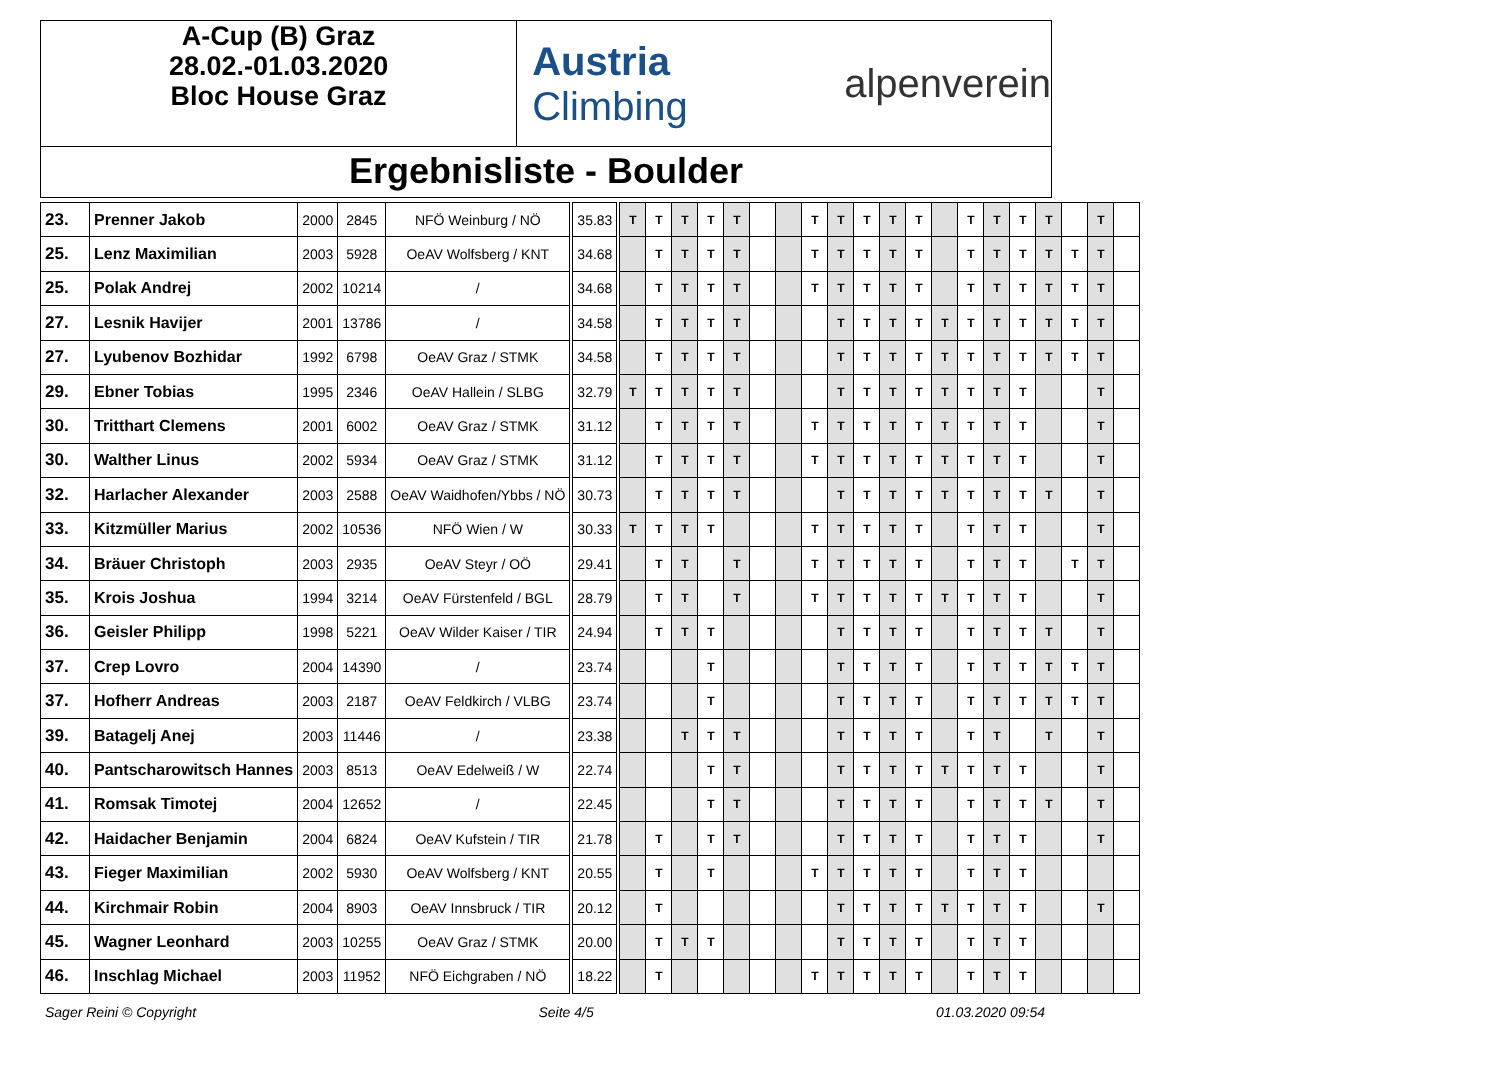A-Cup (B) Graz
28.02.-01.03.2020
Bloc House Graz
Austria Climbing alpenverein
Ergebnisliste - Boulder
| 23. | Prenner Jakob | 2000 | 2845 | NFÖ Weinburg / NÖ | | 35.83 | | T | T | T | T | T | | | T | T | T | T | T | | T | T | T | T | | T | |
| 25. | Lenz Maximilian | 2003 | 5928 | OeAV Wolfsberg / KNT | | 34.68 | | | T | T | T | T | | | T | T | T | T | T | | T | T | T | T | T | T | |
| 25. | Polak Andrej | 2002 | 10214 | / | | 34.68 | | | T | T | T | T | | | T | T | T | T | T | | T | T | T | T | T | T | |
| 27. | Lesnik Havijer | 2001 | 13786 | / | | 34.58 | | | T | T | T | T | | | | T | T | T | T | T | T | T | T | T | T | T | |
| 27. | Lyubenov Bozhidar | 1992 | 6798 | OeAV Graz / STMK | | 34.58 | | | T | T | T | T | | | | T | T | T | T | T | T | T | T | T | T | T | |
| 29. | Ebner Tobias | 1995 | 2346 | OeAV Hallein / SLBG | | 32.79 | | T | T | T | T | T | | | | T | T | T | T | T | T | T | T | | | T | |
| 30. | Tritthart Clemens | 2001 | 6002 | OeAV Graz / STMK | | 31.12 | | | T | T | T | T | | | T | T | T | T | T | T | T | T | T | | | T | |
| 30. | Walther Linus | 2002 | 5934 | OeAV Graz / STMK | | 31.12 | | | T | T | T | T | | | T | T | T | T | T | T | T | T | T | | | T | |
| 32. | Harlacher Alexander | 2003 | 2588 | OeAV Waidhofen/Ybbs / NÖ | | 30.73 | | | T | T | T | T | | | | T | T | T | T | T | T | T | T | T | | T | |
| 33. | Kitzmüller Marius | 2002 | 10536 | NFÖ Wien / W | | 30.33 | | T | T | T | T | | | | T | T | T | T | T | | T | T | T | | | T | |
| 34. | Bräuer Christoph | 2003 | 2935 | OeAV Steyr / OÖ | | 29.41 | | | T | T | | T | | | T | T | T | T | T | | T | T | T | | T | T | |
| 35. | Krois Joshua | 1994 | 3214 | OeAV Fürstenfeld / BGL | | 28.79 | | | T | T | | T | | | T | T | T | T | T | T | T | T | T | | | T | |
| 36. | Geisler Philipp | 1998 | 5221 | OeAV Wilder Kaiser / TIR | | 24.94 | | | T | T | T | | | | | T | T | T | T | | T | T | T | T | | T | |
| 37. | Crep Lovro | 2004 | 14390 | / | | 23.74 | | | | | T | | | | | T | T | T | T | | T | T | T | T | T | T | |
| 37. | Hofherr Andreas | 2003 | 2187 | OeAV Feldkirch / VLBG | | 23.74 | | | | | T | | | | | T | T | T | T | | T | T | T | T | T | T | |
| 39. | Batagelj Anej | 2003 | 11446 | / | | 23.38 | | | | T | T | T | | | | T | T | T | T | | T | T | | T | | T | |
| 40. | Pantscharowitsch Hannes | 2003 | 8513 | OeAV Edelweiß / W | | 22.74 | | | | | T | T | | | | T | T | T | T | T | T | T | T | | | T | |
| 41. | Romsak Timotej | 2004 | 12652 | / | | 22.45 | | | | | T | T | | | | T | T | T | T | | T | T | T | T | | T | |
| 42. | Haidacher Benjamin | 2004 | 6824 | OeAV Kufstein / TIR | | 21.78 | | | T | | T | T | | | | T | T | T | T | | T | T | T | | | T | |
| 43. | Fieger Maximilian | 2002 | 5930 | OeAV Wolfsberg / KNT | | 20.55 | | | T | | T | | | | T | T | T | T | T | | T | T | T | | | | |
| 44. | Kirchmair Robin | 2004 | 8903 | OeAV Innsbruck / TIR | | 20.12 | | | T | | | | | | | T | T | T | T | T | T | T | T | | | T | |
| 45. | Wagner Leonhard | 2003 | 10255 | OeAV Graz / STMK | | 20.00 | | | T | T | T | | | | | T | T | T | T | | T | T | T | | | | |
| 46. | Inschlag Michael | 2003 | 11952 | NFÖ Eichgraben / NÖ | | 18.22 | | | T | | | | | | T | T | T | T | T | | T | T | T | | | | |
Sager Reini © Copyright Seite 4/5 01.03.2020 09:54